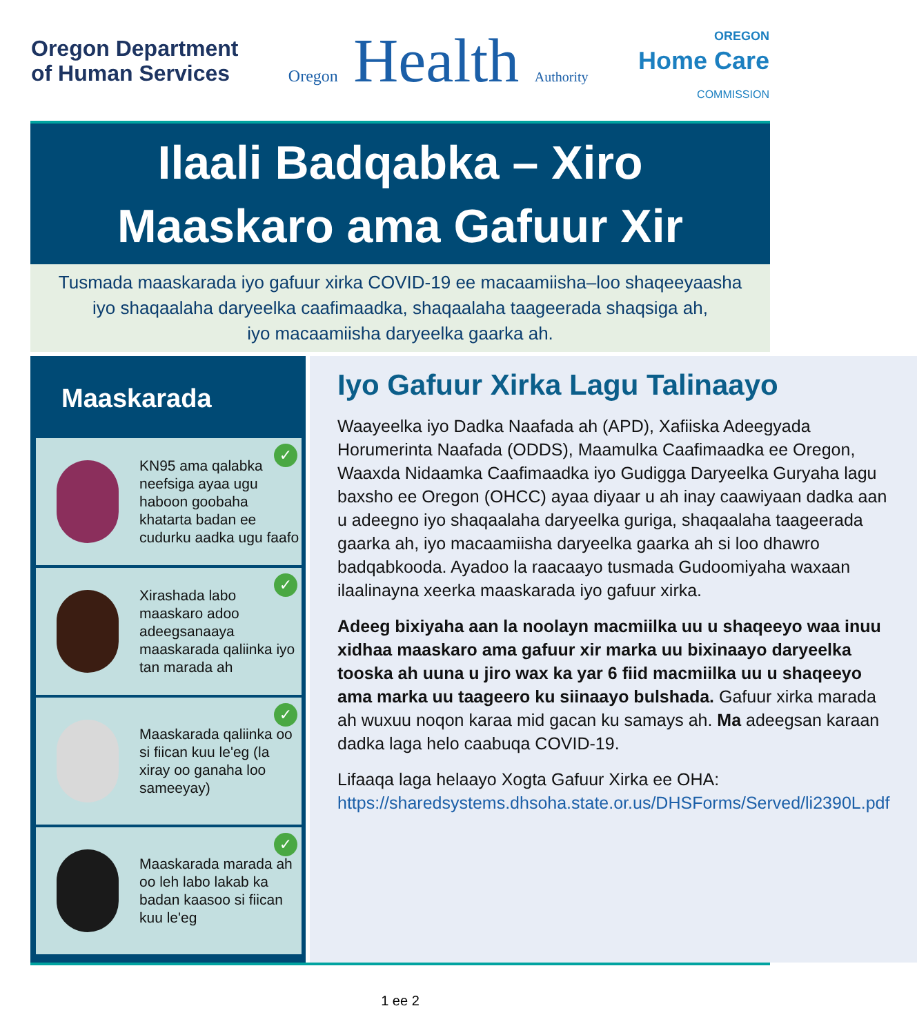Oregon Department
of Human Services
Oregon Health Authority
OREGON
Home Care
COMMISSION
Ilaali Badqabka – Xiro
Maaskaro ama Gafuur Xir
Tusmada maaskarada iyo gafuur xirka COVID-19 ee macaamiisha–loo shaqeeyaasha
iyo shaqaalaha daryeelka caafimaadka, shaqaalaha taageerada shaqsiga ah,
iyo macaamiisha daryeelka gaarka ah.
Maaskarada
KN95 ama qalabka neefsiga ayaa ugu haboon goobaha khatarta badan ee cudurku aadka ugu faafo
✓
Xirashada labo maaskaro adoo adeegsanaaya maaskarada qaliinka iyo tan marada ah
✓
Maaskarada qaliinka oo si fiican kuu le'eg (la xiray oo ganaha loo sameeyay)
✓
Maaskarada marada ah oo leh labo lakab ka badan kaasoo si fiican kuu le'eg
✓
Iyo Gafuur Xirka Lagu Talinaayo
Waayeelka iyo Dadka Naafada ah (APD), Xafiiska Adeegyada Horumerinta Naafada (ODDS), Maamulka Caafimaadka ee Oregon, Waaxda Nidaamka Caafimaadka iyo Gudigga Daryeelka Guryaha lagu baxsho ee Oregon (OHCC) ayaa diyaar u ah inay caawiyaan dadka aan u adeegno iyo shaqaalaha daryeelka guriga, shaqaalaha taageerada gaarka ah, iyo macaamiisha daryeelka gaarka ah si loo dhawro badqabkooda. Ayadoo la raacaayo tusmada Gudoomiyaha waxaan ilaalinayna xeerka maaskarada iyo gafuur xirka.
Adeeg bixiyaha aan la noolayn macmiilka uu u shaqeeyo waa inuu xidhaa maaskaro ama gafuur xir marka uu bixinaayo daryeelka tooska ah uuna u jiro wax ka yar 6 fiid macmiilka uu u shaqeeyo ama marka uu taageero ku siinaayo bulshada. Gafuur xirka marada ah wuxuu noqon karaa mid gacan ku samays ah. Ma adeegsan karaan dadka laga helo caabuqa COVID-19.
Lifaaqa laga helaayo Xogta Gafuur Xirka ee OHA: https://sharedsystems.dhsoha.state.or.us/DHSForms/Served/li2390L.pdf
1 ee 2